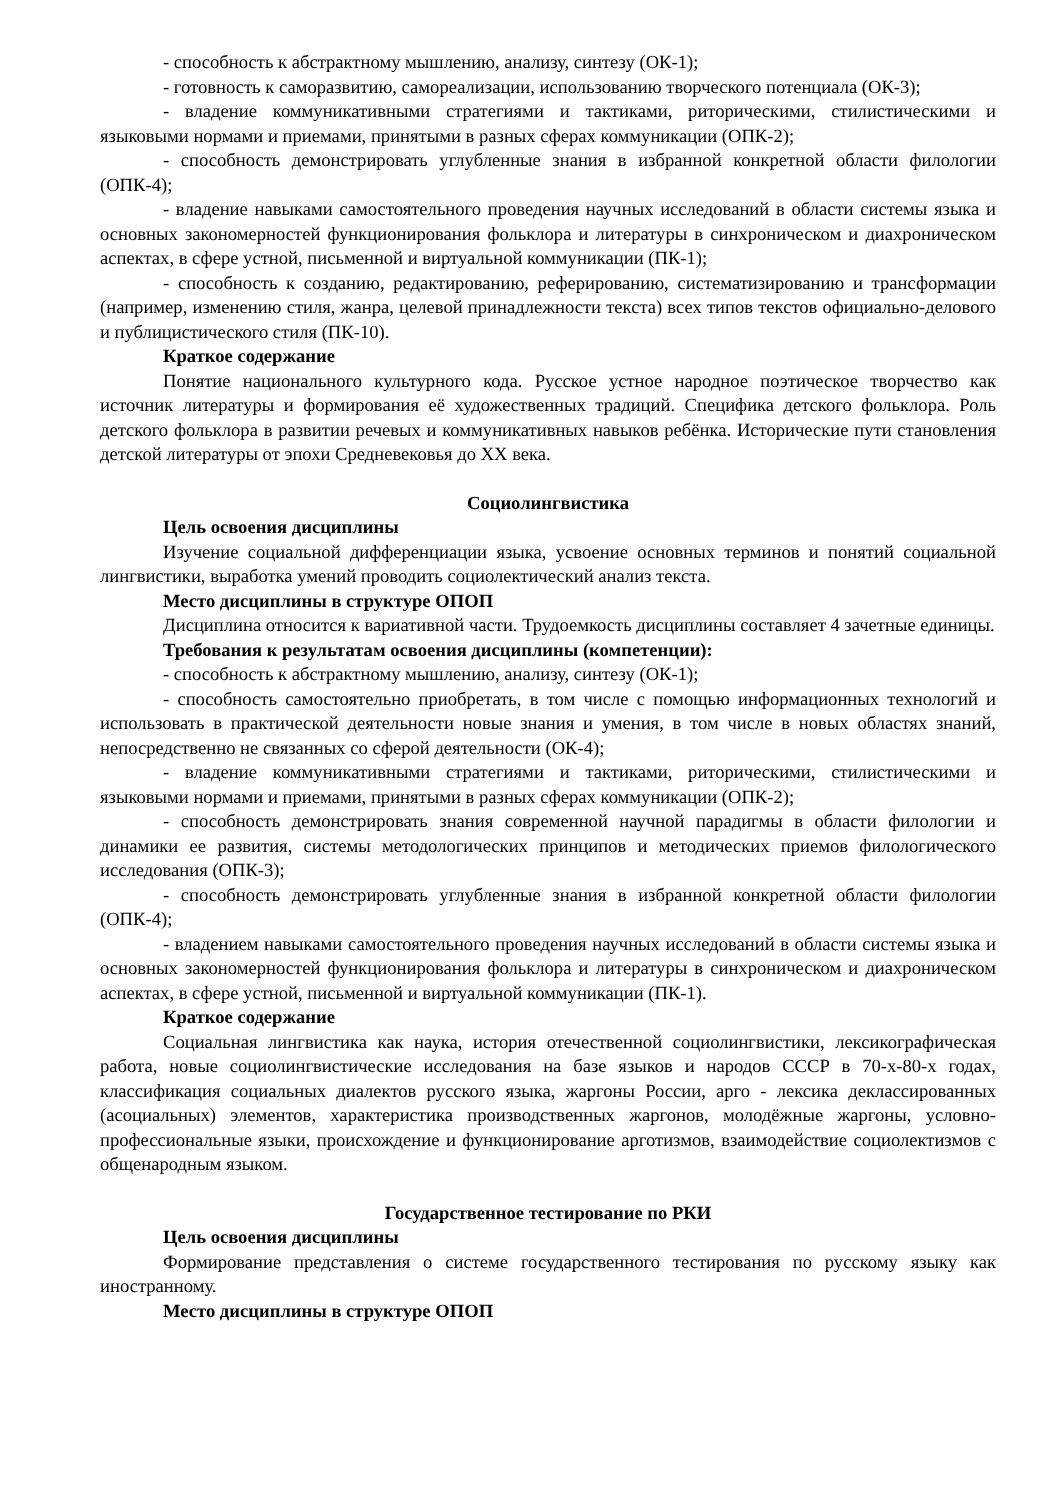- способность к абстрактному мышлению, анализу, синтезу (ОК-1);
- готовность к саморазвитию, самореализации, использованию творческого потенциала (ОК-3);
- владение коммуникативными стратегиями и тактиками, риторическими, стилистическими и языковыми нормами и приемами, принятыми в разных сферах коммуникации (ОПК-2);
- способность демонстрировать углубленные знания в избранной конкретной области филологии (ОПК-4);
- владение навыками самостоятельного проведения научных исследований в области системы языка и основных закономерностей функционирования фольклора и литературы в синхроническом и диахроническом аспектах, в сфере устной, письменной и виртуальной коммуникации (ПК-1);
- способность к созданию, редактированию, реферированию, систематизированию и трансформации (например, изменению стиля, жанра, целевой принадлежности текста) всех типов текстов официально-делового и публицистического стиля (ПК-10).
Краткое содержание
Понятие национального культурного кода. Русское устное народное поэтическое творчество как источник литературы и формирования её художественных традиций. Специфика детского фольклора. Роль детского фольклора в развитии речевых и коммуникативных навыков ребёнка. Исторические пути становления детской литературы от эпохи Средневековья до XX века.
Социолингвистика
Цель освоения дисциплины
Изучение социальной дифференциации языка, усвоение основных терминов и понятий социальной лингвистики, выработка умений проводить социолектический анализ текста.
Место дисциплины в структуре ОПОП
Дисциплина относится к вариативной части. Трудоемкость дисциплины составляет 4 зачетные единицы.
Требования к результатам освоения дисциплины (компетенции):
- способность к абстрактному мышлению, анализу, синтезу (ОК-1);
- способность самостоятельно приобретать, в том числе с помощью информационных технологий и использовать в практической деятельности новые знания и умения, в том числе в новых областях знаний, непосредственно не связанных со сферой деятельности (ОК-4);
- владение коммуникативными стратегиями и тактиками, риторическими, стилистическими и языковыми нормами и приемами, принятыми в разных сферах коммуникации (ОПК-2);
- способность демонстрировать знания современной научной парадигмы в области филологии и динамики ее развития, системы методологических принципов и методических приемов филологического исследования (ОПК-3);
- способность демонстрировать углубленные знания в избранной конкретной области филологии (ОПК-4);
- владением навыками самостоятельного проведения научных исследований в области системы языка и основных закономерностей функционирования фольклора и литературы в синхроническом и диахроническом аспектах, в сфере устной, письменной и виртуальной коммуникации (ПК-1).
Краткое содержание
Социальная лингвистика как наука, история отечественной социолингвистики, лексикографическая работа, новые социолингвистические исследования на базе языков и народов СССР в 70-х-80-х годах, классификация социальных диалектов русского языка, жаргоны России, арго - лексика деклассированных (асоциальных) элементов, характеристика производственных жаргонов, молодёжные жаргоны, условно-профессиональные языки, происхождение и функционирование арготизмов, взаимодействие социолектизмов с общенародным языком.
Государственное тестирование по РКИ
Цель освоения дисциплины
Формирование представления о системе государственного тестирования по русскому языку как иностранному.
Место дисциплины в структуре ОПОП